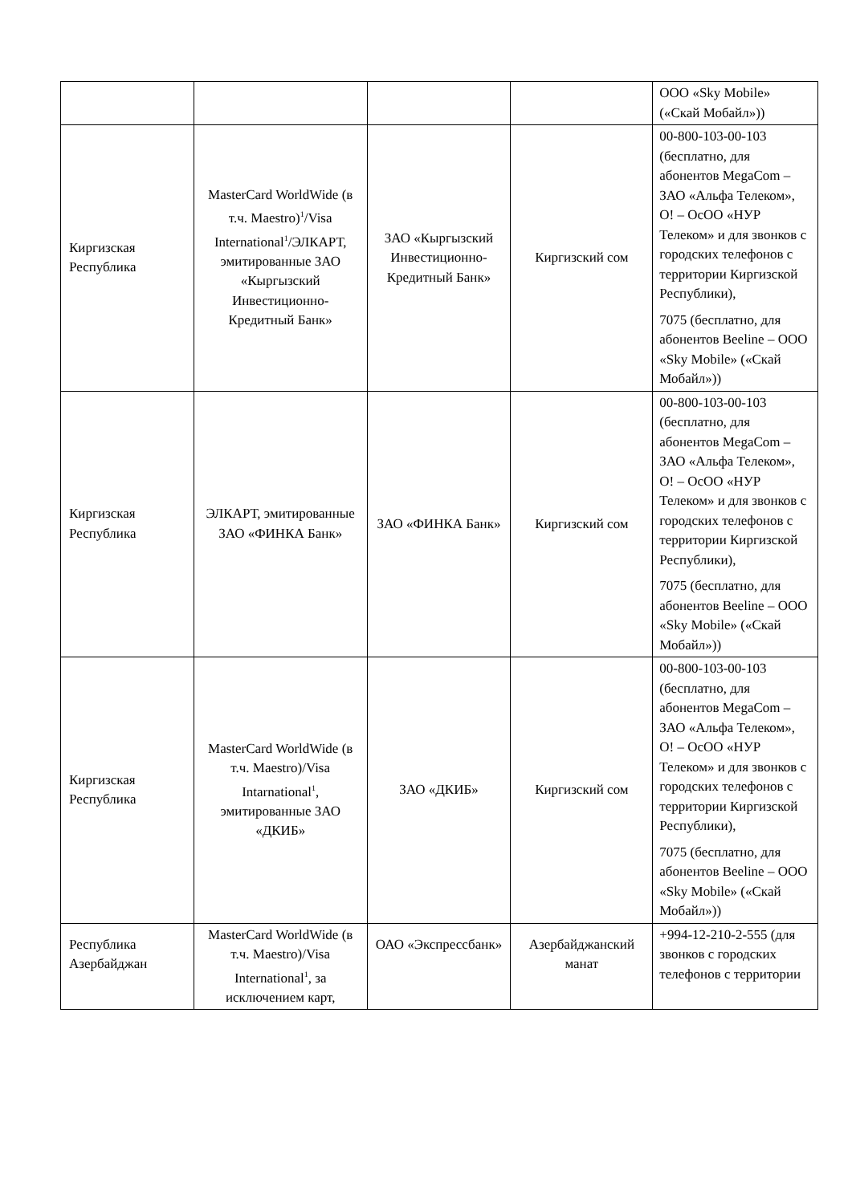| | | | | ООО «Sky Mobile» («Скай Мобайл»)) |
| Киргизская Республика | MasterCard WorldWide (в т.ч. Maestro)<sup>1</sup>/Visa International<sup>1</sup>/ЭЛКАРТ, эмитированные ЗАО «Кыргызский Инвестиционно-Кредитный Банк» | ЗАО «Кыргызский Инвестиционно-Кредитный Банк» | Киргизский сом | 00-800-103-00-103 (бесплатно, для абонентов MegaCom – ЗАО «Альфа Телеком», O! – ОсОО «НУР Телеком» и для звонков с городских телефонов с территории Киргизской Республики), 7075 (бесплатно, для абонентов Beeline – ООО «Sky Mobile» («Скай Мобайл»)) |
| Киргизская Республика | ЭЛКАРТ, эмитированные ЗАО «ФИНКА Банк» | ЗАО «ФИНКА Банк» | Киргизский сом | 00-800-103-00-103 (бесплатно, для абонентов MegaCom – ЗАО «Альфа Телеком», O! – ОсОО «НУР Телеком» и для звонков с городских телефонов с территории Киргизской Республики), 7075 (бесплатно, для абонентов Beeline – ООО «Sky Mobile» («Скай Мобайл»)) |
| Киргизская Республика | MasterCard WorldWide (в т.ч. Maestro)/Visa Intarnational<sup>1</sup>, эмитированные ЗАО «ДКИБ» | ЗАО «ДКИБ» | Киргизский сом | 00-800-103-00-103 (бесплатно, для абонентов MegaCom – ЗАО «Альфа Телеком», O! – ОсОО «НУР Телеком» и для звонков с городских телефонов с территории Киргизской Республики), 7075 (бесплатно, для абонентов Beeline – ООО «Sky Mobile» («Скай Мобайл»)) |
| Республика Азербайджан | MasterCard WorldWide (в т.ч. Maestro)/Visa International<sup>1</sup>, за исключением карт, | ОАО «Экспрессбанк» | Азербайджанский манат | +994-12-210-2-555 (для звонков с городских телефонов с территории |